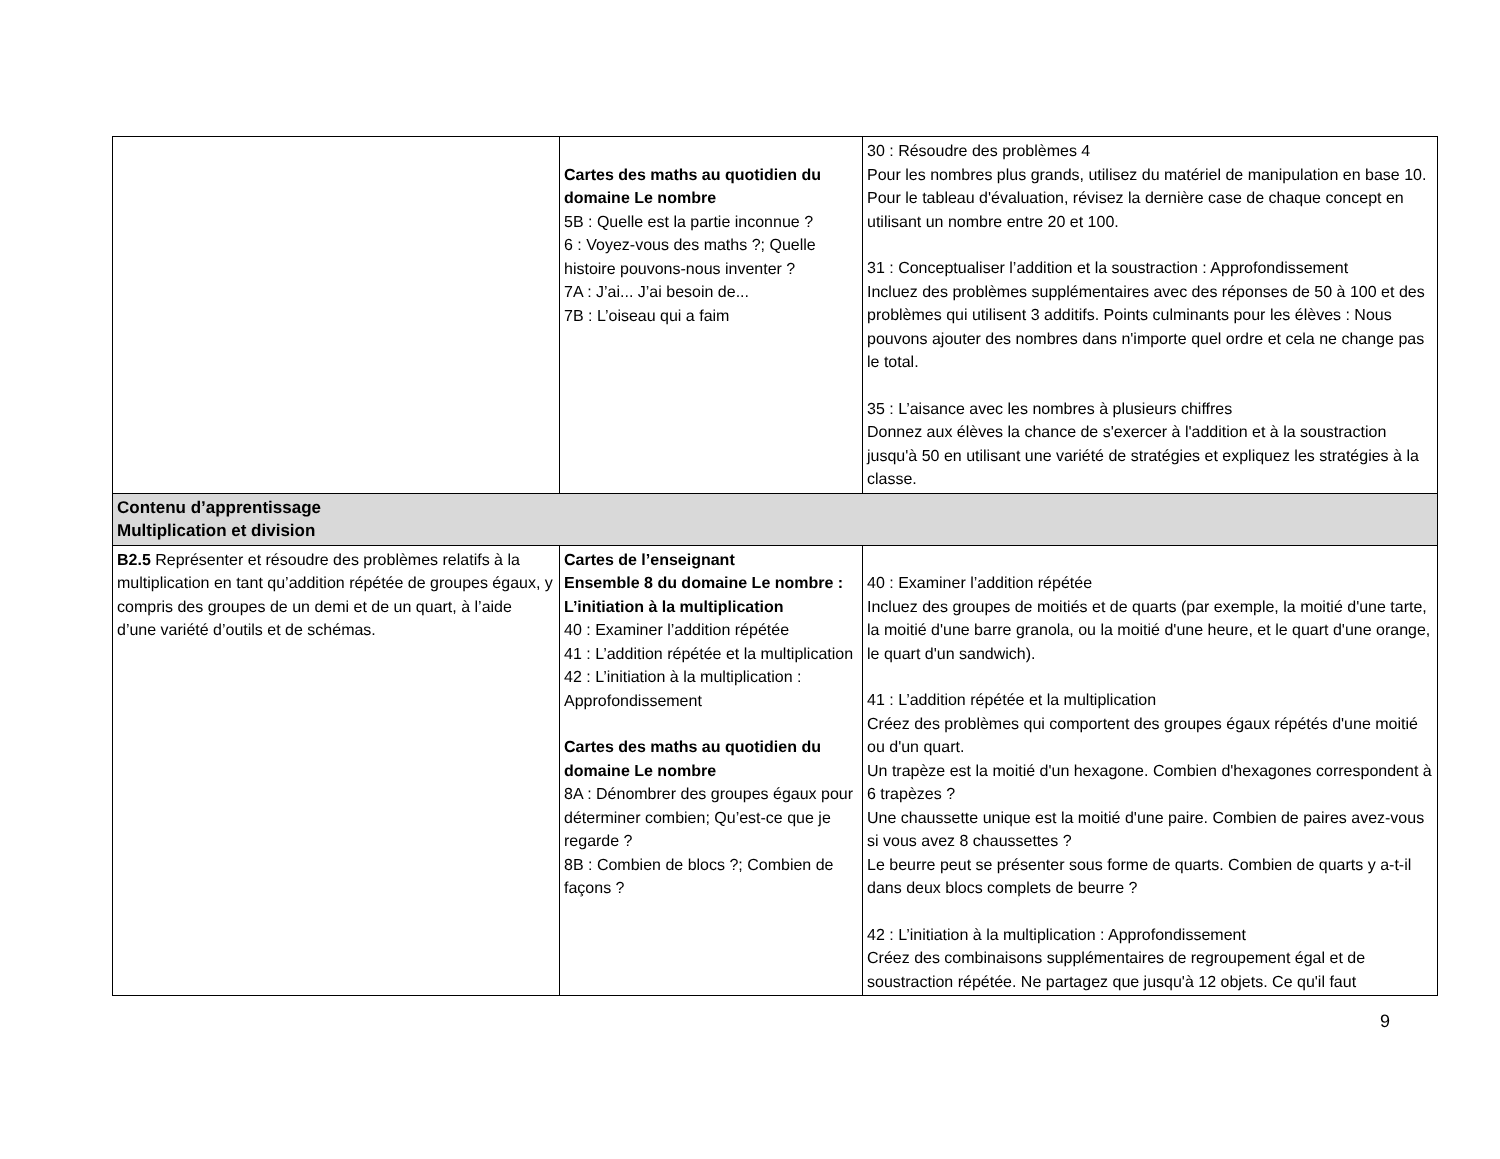| | Cartes des maths au quotidien du domaine Le nombre 5B : Quelle est la partie inconnue ? 6 : Voyez-vous des maths ?; Quelle histoire pouvons-nous inventer ? 7A : J’ai... J’ai besoin de... 7B : L’oiseau qui a faim | 30 : Résoudre des problèmes 4 Pour les nombres plus grands, utilisez du matériel de manipulation en base 10. Pour le tableau d'évaluation, révisez la dernière case de chaque concept en utilisant un nombre entre 20 et 100. 31 : Conceptualiser l’addition et la soustraction : Approfondissement Incluez des problèmes supplémentaires avec des réponses de 50 à 100 et des problèmes qui utilisent 3 additifs. Points culminants pour les élèves : Nous pouvons ajouter des nombres dans n'importe quel ordre et cela ne change pas le total. 35 : L’aisance avec les nombres à plusieurs chiffres Donnez aux élèves la chance de s'exercer à l'addition et à la soustraction jusqu'à 50 en utilisant une variété de stratégies et expliquez les stratégies à la classe. |
| Contenu d’apprentissage Multiplication et division | | |
| B2.5 Représenter et résoudre des problèmes relatifs à la multiplication en tant qu’addition répétée de groupes égaux, y compris des groupes de un demi et de un quart, à l’aide d’une variété d’outils et de schémas. | Cartes de l’enseignant Ensemble 8 du domaine Le nombre : L’initiation à la multiplication 40 : Examiner l’addition répétée 41 : L’addition répétée et la multiplication 42 : L’initiation à la multiplication : Approfondissement Cartes des maths au quotidien du domaine Le nombre 8A : Dénombrer des groupes égaux pour déterminer combien; Qu’est-ce que je regarde ? 8B : Combien de blocs ?; Combien de façons ? | 40 : Examiner l’addition répétée Incluez des groupes de moitiés et de quarts (par exemple, la moitié d'une tarte, la moitié d'une barre granola, ou la moitié d'une heure, et le quart d'une orange, le quart d'un sandwich). 41 : L’addition répétée et la multiplication Créez des problèmes qui comportent des groupes égaux répétés d'une moitié ou d'un quart. Un trapèze est la moitié d'un hexagone. Combien d'hexagones correspondent à 6 trapèzes ? Une chaussette unique est la moitié d'une paire. Combien de paires avez-vous si vous avez 8 chaussettes ? Le beurre peut se présenter sous forme de quarts. Combien de quarts y a-t-il dans deux blocs complets de beurre ? 42 : L’initiation à la multiplication : Approfondissement Créez des combinaisons supplémentaires de regroupement égal et de soustraction répétée. Ne partagez que jusqu'à 12 objets. Ce qu'il faut |
9